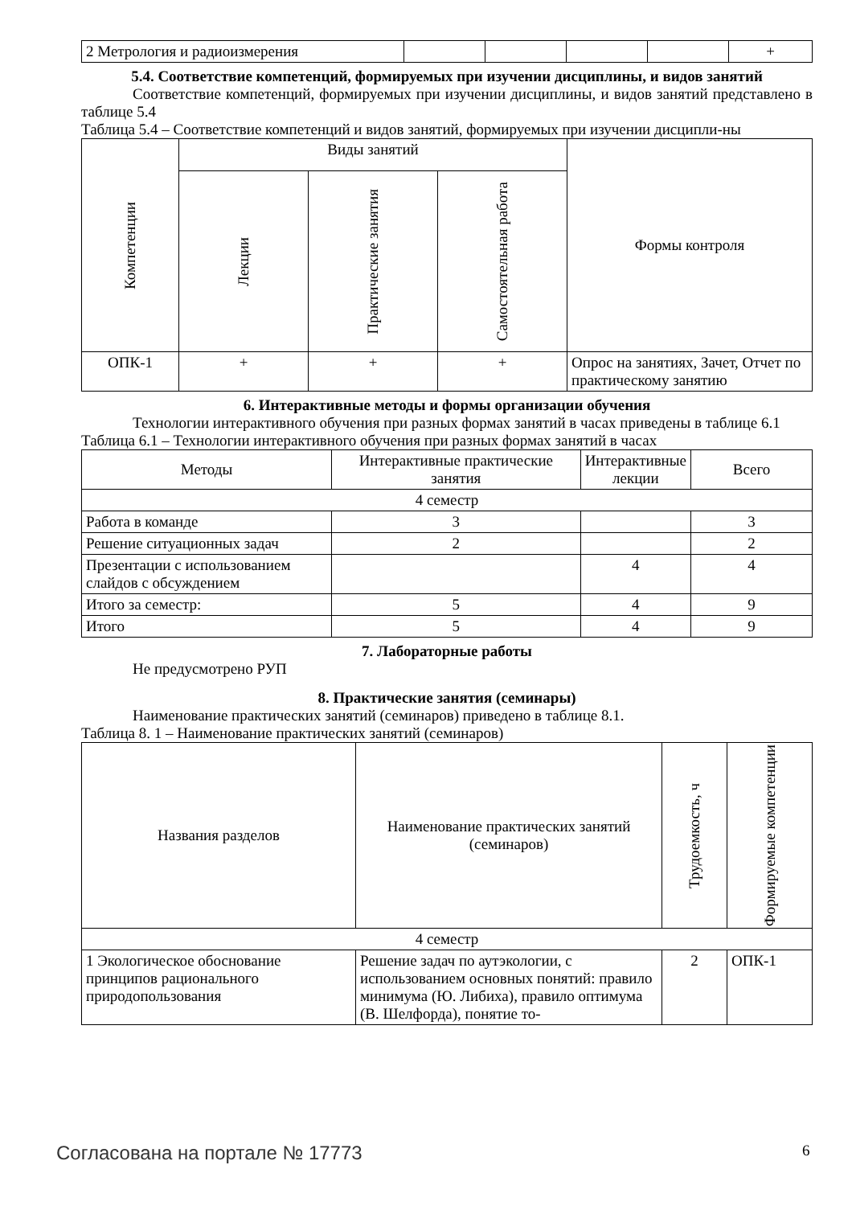| 2 Метрология и радиоизмерения | | | | | + |
5.4. Соответствие компетенций, формируемых при изучении дисциплины, и видов занятий
Соответствие компетенций, формируемых при изучении дисциплины, и видов занятий представлено в таблице 5.4
Таблица 5.4 – Соответствие компетенций и видов занятий, формируемых при изучении дисципли-ны
| Компетенции | Виды занятий | | | Формы контроля |
| --- | --- | --- | --- | --- |
| | Лекции | Практические занятия | Самостоятельная работа | |
| ОПК-1 | + | + | + | Опрос на занятиях, Зачет, Отчет по практическому занятию |
6. Интерактивные методы и формы организации обучения
Технологии интерактивного обучения при разных формах занятий в часах приведены в таблице 6.1
Таблица 6.1 – Технологии интерактивного обучения при разных формах занятий в часах
| Методы | Интерактивные практические занятия | Интерактивные лекции | Всего |
| --- | --- | --- | --- |
| 4 семестр | | | |
| Работа в команде | 3 | | 3 |
| Решение ситуационных задач | 2 | | 2 |
| Презентации с использованием слайдов с обсуждением | | 4 | 4 |
| Итого за семестр: | 5 | 4 | 9 |
| Итого | 5 | 4 | 9 |
7. Лабораторные работы
Не предусмотрено РУП
8. Практические занятия (семинары)
Наименование практических занятий (семинаров) приведено в таблице 8.1.
Таблица 8. 1 – Наименование практических занятий (семинаров)
| Названия разделов | Наименование практических занятий (семинаров) | Трудоемкость, ч | Формируемые компетенции |
| --- | --- | --- | --- |
| 4 семестр | | | |
| 1 Экологическое обоснование принципов рационального природопользования | Решение задач по аутэкологии, с использованием основных понятий: правило минимума (Ю. Либиха), правило оптимума (В. Шелфорда), понятие то- | 2 | ОПК-1 |
Согласована на портале № 17773 6